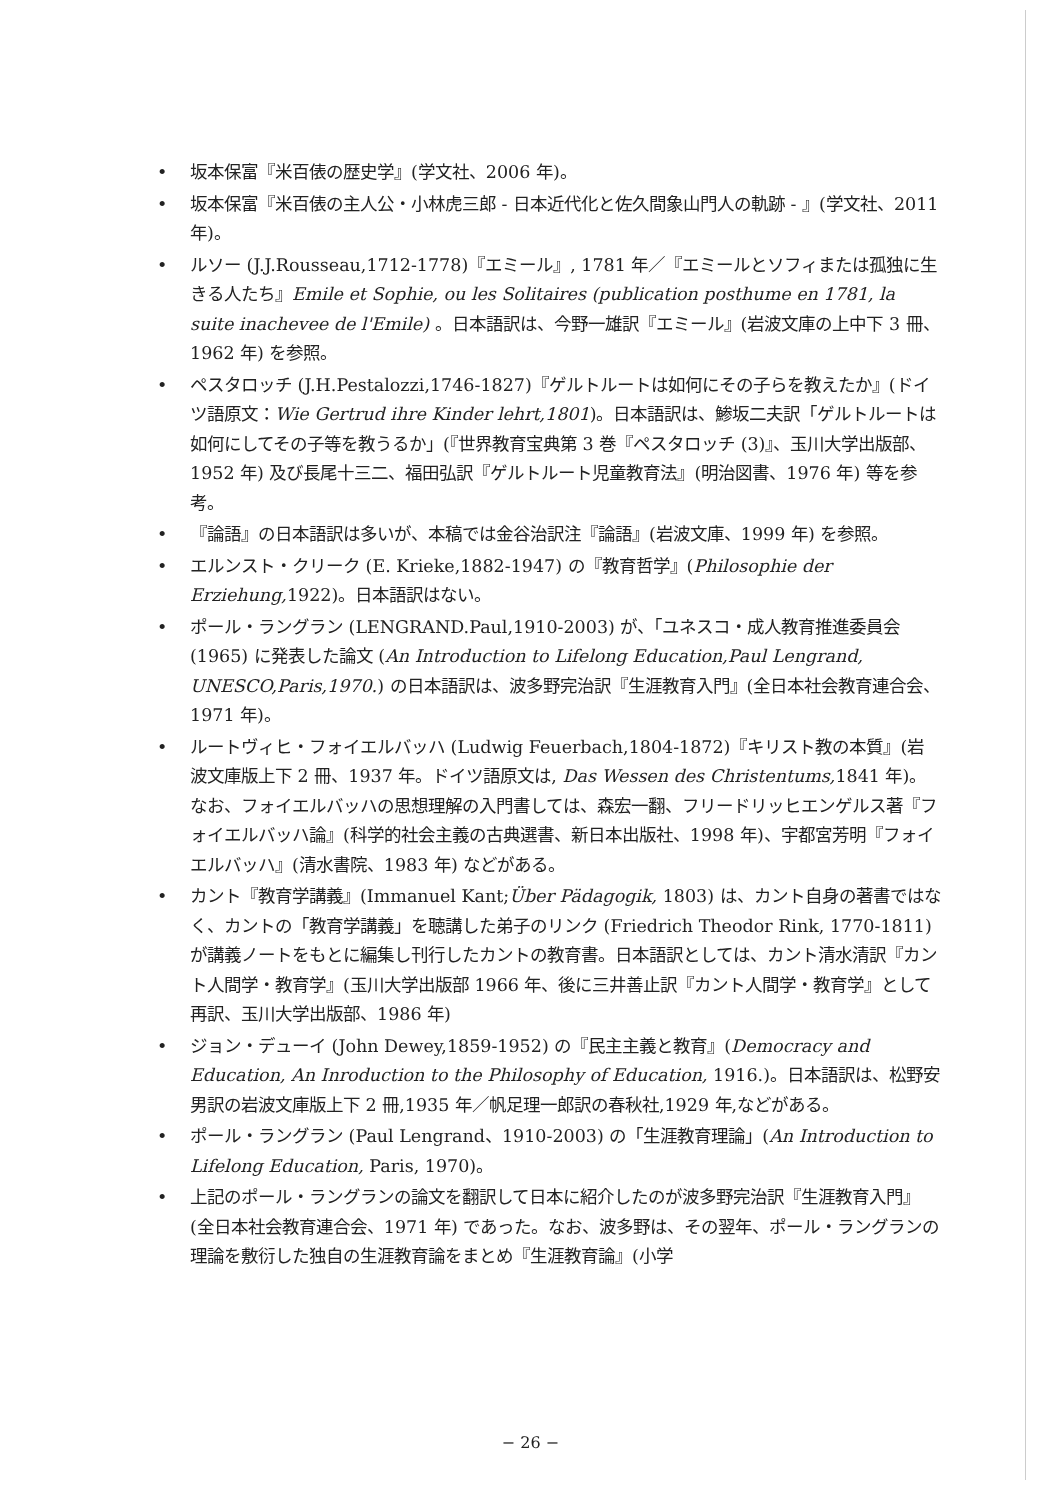• 坂本保富『米百俵の歴史学』(学文社、2006 年)。
• 坂本保富『米百俵の主人公・小林虎三郎 - 日本近代化と佐久間象山門人の軌跡 - 』(学文社、2011 年)。
• ルソー (J.J.Rousseau,1712-1778)『エミール』, 1781 年／『エミールとソフィまたは孤独に生きる人たち』Emile et Sophie, ou les Solitaires (publication posthume en 1781, la suite inachevee de l'Emile) 。日本語訳は、今野一雄訳『エミール』(岩波文庫の上中下 3 冊、1962 年) を参照。
• ペスタロッチ (J.H.Pestalozzi,1746-1827)『ゲルトルートは如何にその子らを教えたか』(ドイツ語原文：Wie Gertrud ihre Kinder lehrt,1801)。日本語訳は、鯵坂二夫訳「ゲルトルートは如何にしてその子等を教うるか」(『世界教育宝典第 3 巻『ペスタロッチ (3)』、玉川大学出版部、1952 年) 及び長尾十三二、福田弘訳『ゲルトルート児童教育法』(明治図書、1976 年) 等を参考。
• 『論語』の日本語訳は多いが、本稿では金谷治訳注『論語』(岩波文庫、1999 年) を参照。
• エルンスト・クリーク (E. Krieke,1882-1947) の『教育哲学』(Philosophie der Erziehung, 1922)。日本語訳はない。
• ポール・ラングラン (LENGRAND.Paul,1910-2003) が、「ユネスコ・成人教育推進委員会 (1965) に発表した論文 (An Introduction to Lifelong Education,Paul Lengrand, UNESCO,Paris,1970.) の日本語訳は、波多野完治訳『生涯教育入門』(全日本社会教育連合会、1971 年)。
• ルートヴィヒ・フォイエルバッハ (Ludwig Feuerbach,1804-1872)『キリスト教の本質』(岩波文庫版上下 2 冊、1937 年。ドイツ語原文は, Das Wessen des Christentums, 1841 年)。なお、フォイエルバッハの思想理解の入門書しては、森宏一翻、フリードリッヒエンゲルス著『フォイエルバッハ論』(科学的社会主義の古典選書、新日本出版社、1998 年)、宇都宮芳明『フォイエルバッハ』(清水書院、1983 年) などがある。
• カント『教育学講義』(Immanuel Kant;Über Pädagogik, 1803) は、カント自身の著書ではなく、カントの「教育学講義」を聴講した弟子のリンク (Friedrich Theodor Rink, 1770-1811) が講義ノートをもとに編集し刊行したカントの教育書。日本語訳としては、カント清水清訳『カント人間学・教育学』(玉川大学出版部 1966 年、後に三井善止訳『カント人間学・教育学』として再訳、玉川大学出版部、1986 年)
• ジョン・デューイ (John Dewey,1859-1952) の『民主主義と教育』(Democracy and Education, An Inroduction to the Philosophy of Education, 1916.)。日本語訳は、松野安男訳の岩波文庫版上下 2 冊,1935 年／帆足理一郎訳の春秋社,1929 年,などがある。
• ポール・ラングラン (Paul Lengrand、1910-2003) の「生涯教育理論」(An Introduction to Lifelong Education, Paris, 1970)。
• 上記のポール・ラングランの論文を翻訳して日本に紹介したのが波多野完治訳『生涯教育入門』(全日本社会教育連合会、1971 年) であった。なお、波多野は、その翌年、ポール・ラングランの理論を敷衍した独自の生涯教育論をまとめ『生涯教育論』(小学
− 26 −